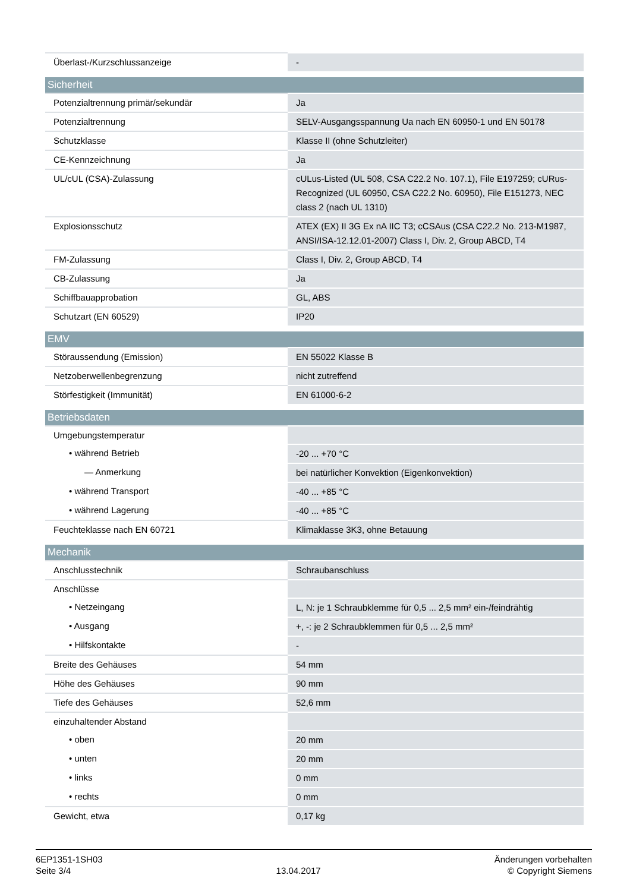| Überlast-/Kurzschlussanzeige | - |
| Sicherheit | |
| --- | --- |
| Potenzialtrennung primär/sekundär | Ja |
| Potenzialtrennung | SELV-Ausgangsspannung Ua nach EN 60950-1 und EN 50178 |
| Schutzklasse | Klasse II (ohne Schutzleiter) |
| CE-Kennzeichnung | Ja |
| UL/cUL (CSA)-Zulassung | cULus-Listed (UL 508, CSA C22.2 No. 107.1), File E197259; cURus-Recognized (UL 60950, CSA C22.2 No. 60950), File E151273, NEC class 2 (nach UL 1310) |
| Explosionsschutz | ATEX (EX) II 3G Ex nA IIC T3; cCSAus (CSA C22.2 No. 213-M1987, ANSI/ISA-12.12.01-2007) Class I, Div. 2, Group ABCD, T4 |
| FM-Zulassung | Class I, Div. 2, Group ABCD, T4 |
| CB-Zulassung | Ja |
| Schiffbauapprobation | GL, ABS |
| Schutzart (EN 60529) | IP20 |
| EMV | |
| --- | --- |
| Störaussendung (Emission) | EN 55022 Klasse B |
| Netzoberwellenbegrenzung | nicht zutreffend |
| Störfestigkeit (Immunität) | EN 61000-6-2 |
| Betriebsdaten | |
| --- | --- |
| Umgebungstemperatur | |
| • während Betrieb | -20 ... +70 °C |
| — Anmerkung | bei natürlicher Konvektion (Eigenkonvektion) |
| • während Transport | -40 ... +85 °C |
| • während Lagerung | -40 ... +85 °C |
| Feuchteklasse nach EN 60721 | Klimaklasse 3K3, ohne Betauung |
| Mechanik | |
| --- | --- |
| Anschlusstechnik | Schraubanschluss |
| Anschlüsse | |
| • Netzeingang | L, N: je 1 Schraubklemme für 0,5 ... 2,5 mm² ein-/feindrähtig |
| • Ausgang | +, -: je 2 Schraubklemmen für 0,5 ... 2,5 mm² |
| • Hilfskontakte | - |
| Breite des Gehäuses | 54 mm |
| Höhe des Gehäuses | 90 mm |
| Tiefe des Gehäuses | 52,6 mm |
| einzuhaltender Abstand | |
| • oben | 20 mm |
| • unten | 20 mm |
| • links | 0 mm |
| • rechts | 0 mm |
| Gewicht, etwa | 0,17 kg |
6EP1351-1SH03
Seite 3/4
13.04.2017
Änderungen vorbehalten
© Copyright Siemens